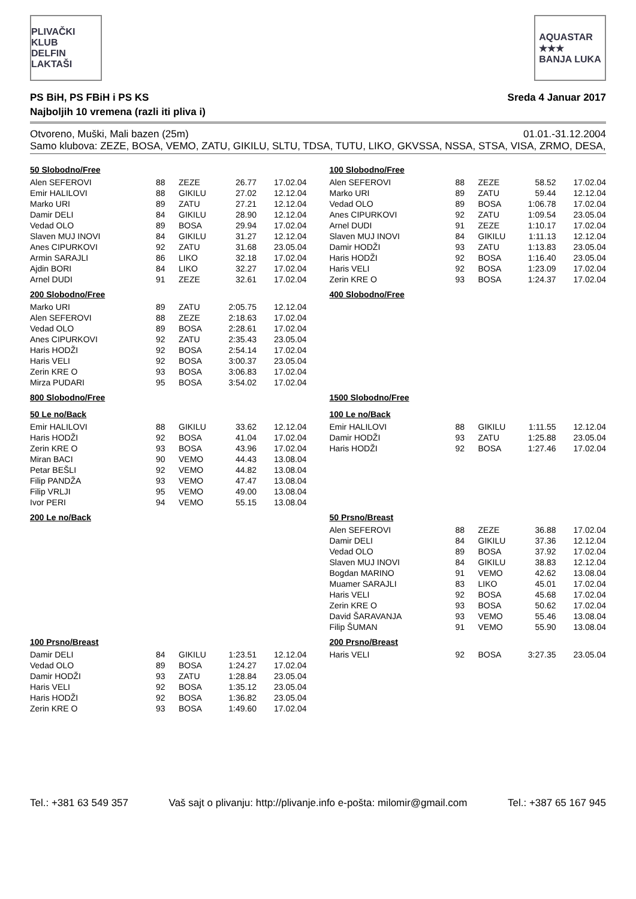PLIVAČKI KLUB
DELFIN
LAKTAŠI
AQUASTAR
★★★
BANJA LUKA
PS BiH, PS FBiH i PS KS Sreda 4 Januar 2017
Najboljih 10 vremena (razli iti pliva i)
Otvoreno, Muški, Mali bazen (25m) 01.01.-31.12.2004
Samo klubova: ZEZE, BOSA, VEMO, ZATU, GIKILU, SLTU, TDSA, TUTU, LIKO, GKVSSA, NSSA, STSA, VISA, ZRMO, DESA,
50 Slobodno/Free
| Alen SEFEROVI | 88 | ZEZE | 26.77 | 17.02.04 |
| Emir HALILOVI | 88 | GIKILU | 27.02 | 12.12.04 |
| Marko URI | 89 | ZATU | 27.21 | 12.12.04 |
| Damir DELI | 84 | GIKILU | 28.90 | 12.12.04 |
| Vedad OLO | 89 | BOSA | 29.94 | 17.02.04 |
| Slaven MUJ INOVI | 84 | GIKILU | 31.27 | 12.12.04 |
| Anes CIPURKOVI | 92 | ZATU | 31.68 | 23.05.04 |
| Armin SARAJLI | 86 | LIKO | 32.18 | 17.02.04 |
| Ajdin BORI | 84 | LIKO | 32.27 | 17.02.04 |
| Arnel DUDI | 91 | ZEZE | 32.61 | 17.02.04 |
100 Slobodno/Free
| Alen SEFEROVI | 88 | ZEZE | 58.52 | 17.02.04 |
| Marko URI | 89 | ZATU | 59.44 | 12.12.04 |
| Vedad OLO | 89 | BOSA | 1:06.78 | 17.02.04 |
| Anes CIPURKOVI | 92 | ZATU | 1:09.54 | 23.05.04 |
| Arnel DUDI | 91 | ZEZE | 1:10.17 | 17.02.04 |
| Slaven MUJ INOVI | 84 | GIKILU | 1:11.13 | 12.12.04 |
| Damir HODŽI | 93 | ZATU | 1:13.83 | 23.05.04 |
| Haris HODŽI | 92 | BOSA | 1:16.40 | 23.05.04 |
| Haris VELI | 92 | BOSA | 1:23.09 | 17.02.04 |
| Zerin KRE O | 93 | BOSA | 1:24.37 | 17.02.04 |
200 Slobodno/Free
| Marko URI | 89 | ZATU | 2:05.75 | 12.12.04 |
| Alen SEFEROVI | 88 | ZEZE | 2:18.63 | 17.02.04 |
| Vedad OLO | 89 | BOSA | 2:28.61 | 17.02.04 |
| Anes CIPURKOVI | 92 | ZATU | 2:35.43 | 23.05.04 |
| Haris HODŽI | 92 | BOSA | 2:54.14 | 17.02.04 |
| Haris VELI | 92 | BOSA | 3:00.37 | 23.05.04 |
| Zerin KRE O | 93 | BOSA | 3:06.83 | 17.02.04 |
| Mirza PUDARI | 95 | BOSA | 3:54.02 | 17.02.04 |
400 Slobodno/Free
800 Slobodno/Free
1500 Slobodno/Free
50 Le no/Back
| Emir HALILOVI | 88 | GIKILU | 33.62 | 12.12.04 |
| Haris HODŽI | 92 | BOSA | 41.04 | 17.02.04 |
| Zerin KRE O | 93 | BOSA | 43.96 | 17.02.04 |
| Miran BACI | 90 | VEMO | 44.43 | 13.08.04 |
| Petar BEŠLI | 92 | VEMO | 44.82 | 13.08.04 |
| Filip PANDŽA | 93 | VEMO | 47.47 | 13.08.04 |
| Filip VRLJI | 95 | VEMO | 49.00 | 13.08.04 |
| Ivor PERI | 94 | VEMO | 55.15 | 13.08.04 |
100 Le no/Back
| Emir HALILOVI | 88 | GIKILU | 1:11.55 | 12.12.04 |
| Damir HODŽI | 93 | ZATU | 1:25.88 | 23.05.04 |
| Haris HODŽI | 92 | BOSA | 1:27.46 | 17.02.04 |
200 Le no/Back
50 Prsno/Breast
| Alen SEFEROVI | 88 | ZEZE | 36.88 | 17.02.04 |
| Damir DELI | 84 | GIKILU | 37.36 | 12.12.04 |
| Vedad OLO | 89 | BOSA | 37.92 | 17.02.04 |
| Slaven MUJ INOVI | 84 | GIKILU | 38.83 | 12.12.04 |
| Bogdan MARINO | 91 | VEMO | 42.62 | 13.08.04 |
| Muamer SARAJLI | 83 | LIKO | 45.01 | 17.02.04 |
| Haris VELI | 92 | BOSA | 45.68 | 17.02.04 |
| Zerin KRE O | 93 | BOSA | 50.62 | 17.02.04 |
| David ŠARAVANJA | 93 | VEMO | 55.46 | 13.08.04 |
| Filip ŠUMAN | 91 | VEMO | 55.90 | 13.08.04 |
100 Prsno/Breast
| Damir DELI | 84 | GIKILU | 1:23.51 | 12.12.04 |
| Vedad OLO | 89 | BOSA | 1:24.27 | 17.02.04 |
| Damir HODŽI | 93 | ZATU | 1:28.84 | 23.05.04 |
| Haris VELI | 92 | BOSA | 1:35.12 | 23.05.04 |
| Haris HODŽI | 92 | BOSA | 1:36.82 | 23.05.04 |
| Zerin KRE O | 93 | BOSA | 1:49.60 | 17.02.04 |
200 Prsno/Breast
| Haris VELI | 92 | BOSA | 3:27.35 | 23.05.04 |
Tel.: +381 63 549 357 Vaš sajt o plivanju: http://plivanje.info e-pošta: milomir@gmail.com Tel.: +387 65 167 945